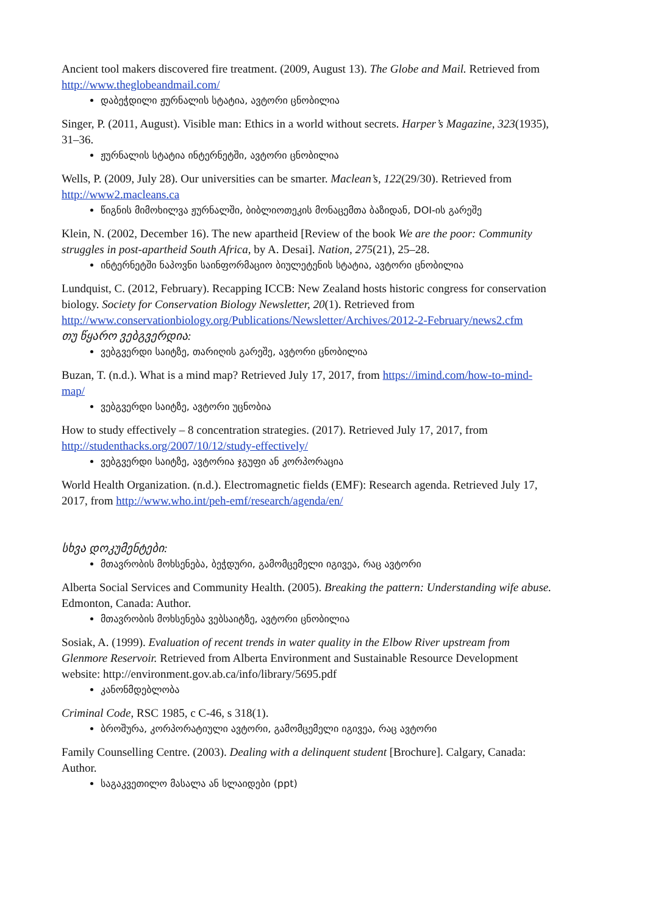Ancient tool makers discovered fire treatment. (2009, August 13). The Globe and Mail. Retrieved from http://www.theglobeandmail.com/
დაბეჭდილი ჟურნალის სტატია, ავტორი ცნობილია
Singer, P. (2011, August). Visible man: Ethics in a world without secrets. Harper’s Magazine, 323(1935), 31–36.
ჟურნალის სტატია ინტერნეტში, ავტორი ცნობილია
Wells, P. (2009, July 28). Our universities can be smarter. Maclean’s, 122(29/30). Retrieved from http://www2.macleans.ca
წიგნის მიმოხილვა ჟურნალში, ბიბლიოთეკის მონაცემთა ბაზიდან, DOI-ის გარეშე
Klein, N. (2002, December 16). The new apartheid [Review of the book We are the poor: Community struggles in post-apartheid South Africa, by A. Desai]. Nation, 275(21), 25–28.
ინტერნეტში ნაპოვნი საინფორმაციო ბიულეტენის სტატია, ავტორი ცნობილია
Lundquist, C. (2012, February). Recapping ICCB: New Zealand hosts historic congress for conservation biology. Society for Conservation Biology Newsletter, 20(1). Retrieved from http://www.conservationbiology.org/Publications/Newsletter/Archives/2012-2-February/news2.cfm
თუ წყარო ვებგვერდია:
ვებგვერდი საიტზე, თარიღის გარეშე, ავტორი ცნობილია
Buzan, T. (n.d.). What is a mind map? Retrieved July 17, 2017, from https://imind.com/how-to-mind-map/
ვებგვერდი საიტზე, ავტორი უცნობია
How to study effectively – 8 concentration strategies. (2017). Retrieved July 17, 2017, from http://studenthacks.org/2007/10/12/study-effectively/
ვებგვერდი საიტზე, ავტორია ჯგუფი ან კორპორაცია
World Health Organization. (n.d.). Electromagnetic fields (EMF): Research agenda. Retrieved July 17, 2017, from http://www.who.int/peh-emf/research/agenda/en/
სხვა დოკუმენტები:
მთავრობის მოხსენება, ბეჭდური, გამომცემელი იგივეა, რაც ავტორი
Alberta Social Services and Community Health. (2005). Breaking the pattern: Understanding wife abuse. Edmonton, Canada: Author.
მთავრობის მოხსენება ვებსაიტზე, ავტორი ცნობილია
Sosiak, A. (1999). Evaluation of recent trends in water quality in the Elbow River upstream from Glenmore Reservoir. Retrieved from Alberta Environment and Sustainable Resource Development website: http://environment.gov.ab.ca/info/library/5695.pdf
კანონმდებლობა
Criminal Code, RSC 1985, c C-46, s 318(1).
ბროშურა, კორპორატიული ავტორი, გამომცემელი იგივეა, რაც ავტორი
Family Counselling Centre. (2003). Dealing with a delinquent student [Brochure]. Calgary, Canada: Author.
საგაკვეთილო მასალა ან სლაიდები (ppt)